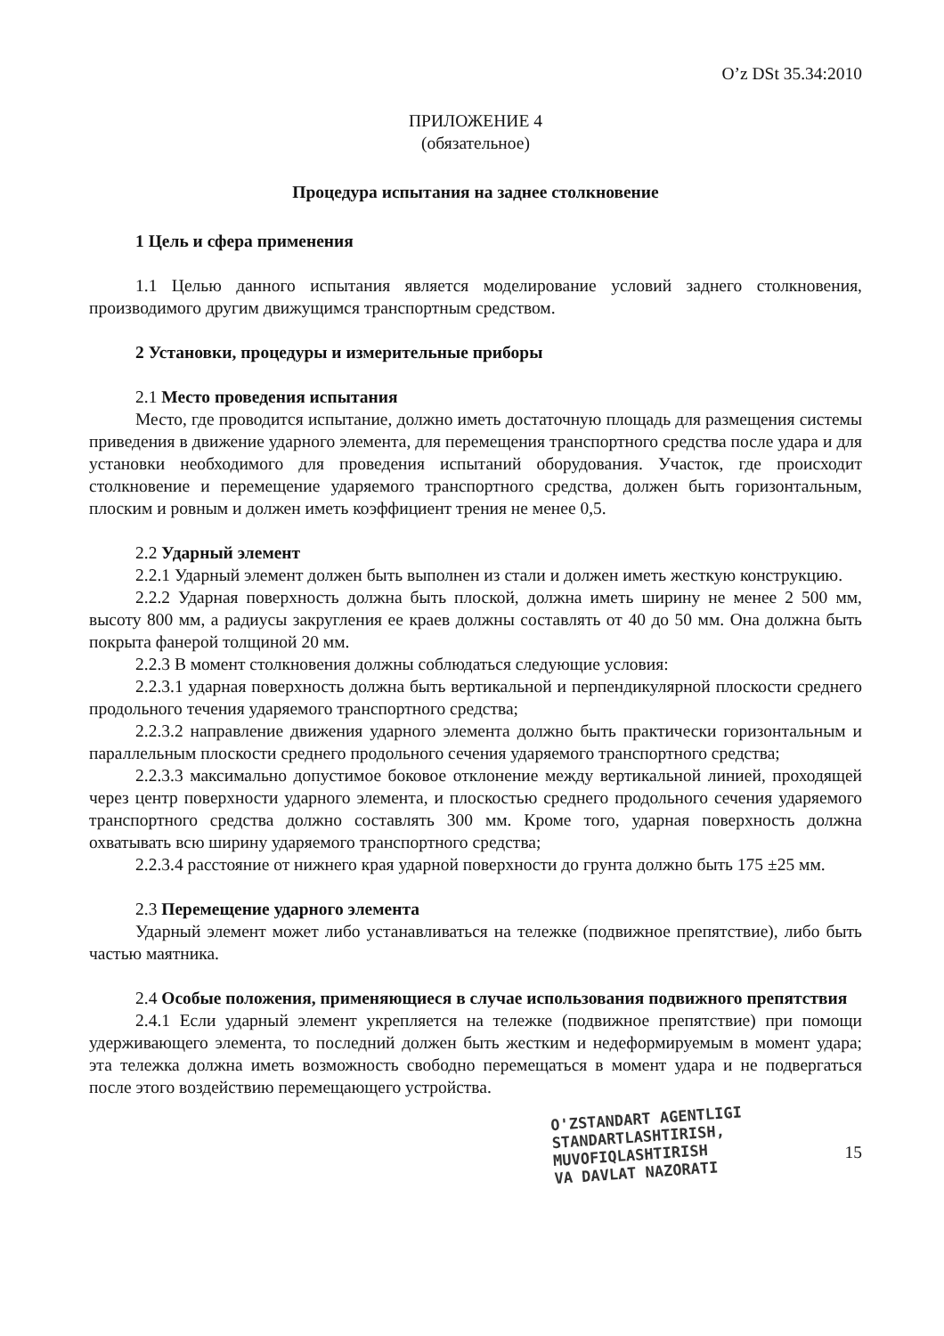O’z DSt 35.34:2010
ПРИЛОЖЕНИЕ 4
(обязательное)
Процедура испытания на заднее столкновение
1 Цель и сфера применения
1.1 Целью данного испытания является моделирование условий заднего столкновения, производимого другим движущимся транспортным средством.
2 Установки, процедуры и измерительные приборы
2.1 Место проведения испытания
Место, где проводится испытание, должно иметь достаточную площадь для размещения системы приведения в движение ударного элемента, для перемещения транспортного средства после удара и для установки необходимого для проведения испытаний оборудования. Участок, где происходит столкновение и перемещение ударяемого транспортного средства, должен быть горизонтальным, плоским и ровным и должен иметь коэффициент трения не менее 0,5.
2.2 Ударный элемент
2.2.1 Ударный элемент должен быть выполнен из стали и должен иметь жесткую конструкцию.
2.2.2 Ударная поверхность должна быть плоской, должна иметь ширину не менее 2 500 мм, высоту 800 мм, а радиусы закругления ее краев должны составлять от 40 до 50 мм. Она должна быть покрыта фанерой толщиной 20 мм.
2.2.3 В момент столкновения должны соблюдаться следующие условия:
2.2.3.1 ударная поверхность должна быть вертикальной и перпендикулярной плоскости среднего продольного течения ударяемого транспортного средства;
2.2.3.2 направление движения ударного элемента должно быть практически горизонтальным и параллельным плоскости среднего продольного сечения ударяемого транспортного средства;
2.2.3.3 максимально допустимое боковое отклонение между вертикальной линией, проходящей через центр поверхности ударного элемента, и плоскостью среднего продольного сечения ударяемого транспортного средства должно составлять 300 мм. Кроме того, ударная поверхность должна охватывать всю ширину ударяемого транспортного средства;
2.2.3.4 расстояние от нижнего края ударной поверхности до грунта должно быть 175 ±25 мм.
2.3 Перемещение ударного элемента
Ударный элемент может либо устанавливаться на тележке (подвижное препятствие), либо быть частью маятника.
2.4 Особые положения, применяющиеся в случае использования подвижного препятствия
2.4.1 Если ударный элемент укрепляется на тележке (подвижное препятствие) при помощи удерживающего элемента, то последний должен быть жестким и недеформируемым в момент удара; эта тележка должна иметь возможность свободно перемещаться в момент удара и не подвергаться после этого воздействию перемещающего устройства.
O'ZSTANDART AGENTLIGI
STANDARTLASHTIRISH,
MUVOFIQLASHTIRISH
VA DAVLAT NAZORATI
15